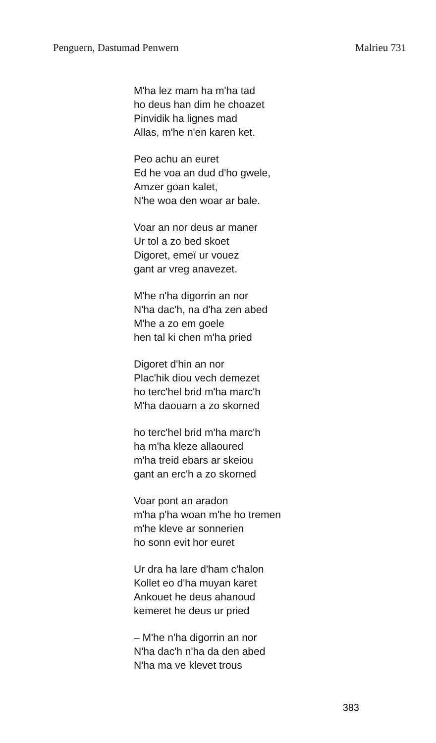Penguern, Dastumad Penwern Malrieu 731
M'ha lez mam ha m'ha tad
ho deus han dim he choazet
Pinvidik ha lignes mad
Allas, m'he n'en karen ket.
Peo achu an euret
Ed he voa an dud d'ho gwele,
Amzer goan kalet,
N'he woa den woar ar bale.
Voar an nor deus ar maner
Ur tol a zo bed skoet
Digoret, emeï ur vouez
gant ar vreg anavezet.
M'he n'ha digorrin an nor
N'ha dac'h, na d'ha zen abed
M'he a zo em goele
hen tal ki chen m'ha pried
Digoret d'hin an nor
Plac'hik diou vech demezet
ho terc'hel brid m'ha marc'h
M'ha daouarn a zo skorned
ho terc'hel brid m'ha marc'h
ha m'ha kleze allaoured
m'ha treid ebars ar skeiou
gant an erc'h a zo skorned
Voar pont an aradon
m'ha p'ha woan m'he ho tremen
m'he kleve ar sonnerien
ho sonn evit hor euret
Ur dra ha lare d'ham c'halon
Kollet eo d'ha muyan karet
Ankouet he deus ahanoud
kemeret he deus ur pried
– M'he n'ha digorrin an nor
N'ha dac'h n'ha da den abed
N'ha ma ve klevet trous
383